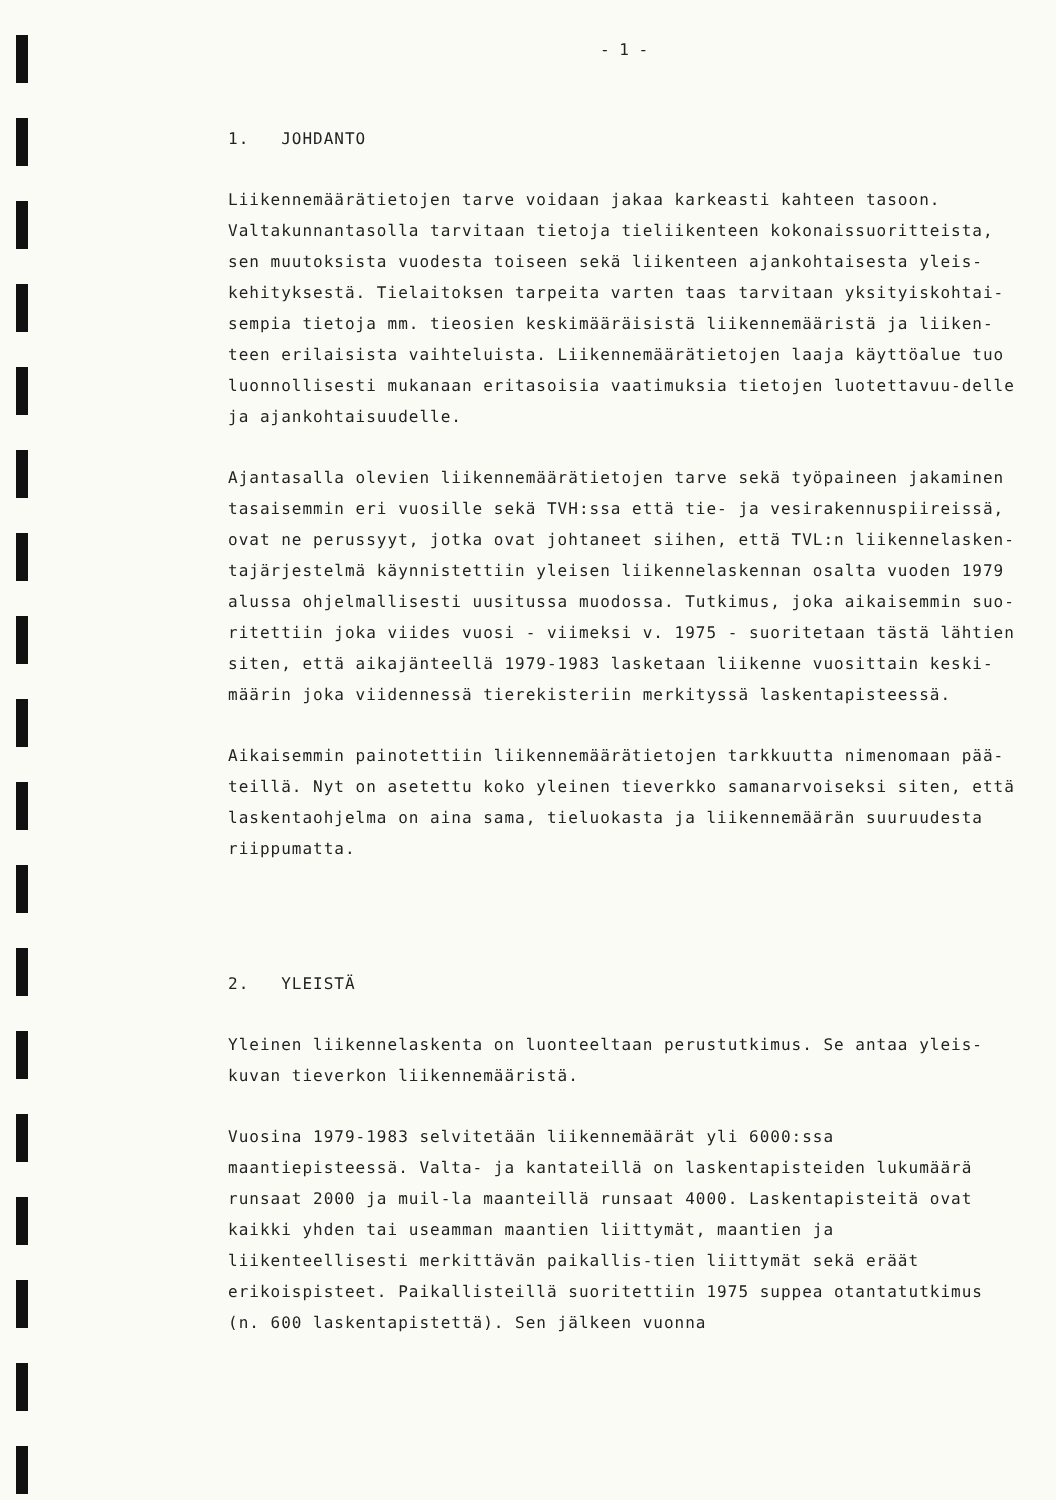- 1 -
1. JOHDANTO
Liikennemäärätietojen tarve voidaan jakaa karkeasti kahteen tasoon. Valtakunnantasolla tarvitaan tietoja tieliikenteen kokonaissuoritteista, sen muutoksista vuodesta toiseen sekä liikenteen ajankohtaisesta yleis-kehityksestä. Tielaitoksen tarpeita varten taas tarvitaan yksityiskohtai-sempia tietoja mm. tieosien keskimääräisistä liikennemääristä ja liiken-teen erilaisista vaihteluista. Liikennemäärätietojen laaja käyttöalue tuo luonnollisesti mukanaan eritasoisia vaatimuksia tietojen luotettavuu-delle ja ajankohtaisuudelle.
Ajantasalla olevien liikennemäärätietojen tarve sekä työpaineen jakaminen tasaisemmin eri vuosille sekä TVH:ssa että tie- ja vesirakennuspiireissä, ovat ne perussyyt, jotka ovat johtaneet siihen, että TVL:n liikennelasken-tajärjestelmä käynnistettiin yleisen liikennelaskennan osalta vuoden 1979 alussa ohjelmallisesti uusitussa muodossa. Tutkimus, joka aikaisemmin suo-ritettiin joka viides vuosi - viimeksi v. 1975 - suoritetaan tästä lähtien siten, että aikajänteellä 1979-1983 lasketaan liikenne vuosittain keski-määrin joka viidennessä tierekisteriin merkityssä laskentapisteessä.
Aikaisemmin painotettiin liikennemäärätietojen tarkkuutta nimenomaan pää-teillä. Nyt on asetettu koko yleinen tieverkko samanarvoiseksi siten, että laskentaohjelma on aina sama, tieluokasta ja liikennemäärän suuruudesta riippumatta.
2. YLEISTÄ
Yleinen liikennelaskenta on luonteeltaan perustutkimus. Se antaa yleis-kuvan tieverkon liikennemääristä.
Vuosina 1979-1983 selvitetään liikennemäärät yli 6000:ssa maantiepisteessä. Valta- ja kantateillä on laskentapisteiden lukumäärä runsaat 2000 ja muil-la maanteillä runsaat 4000. Laskentapisteitä ovat kaikki yhden tai useamman maantien liittymät, maantien ja liikenteellisesti merkittävän paikallis-tien liittymät sekä eräät erikoispisteet. Paikallisteillä suoritettiin 1975 suppea otantatutkimus (n. 600 laskentapistettä). Sen jälkeen vuonna